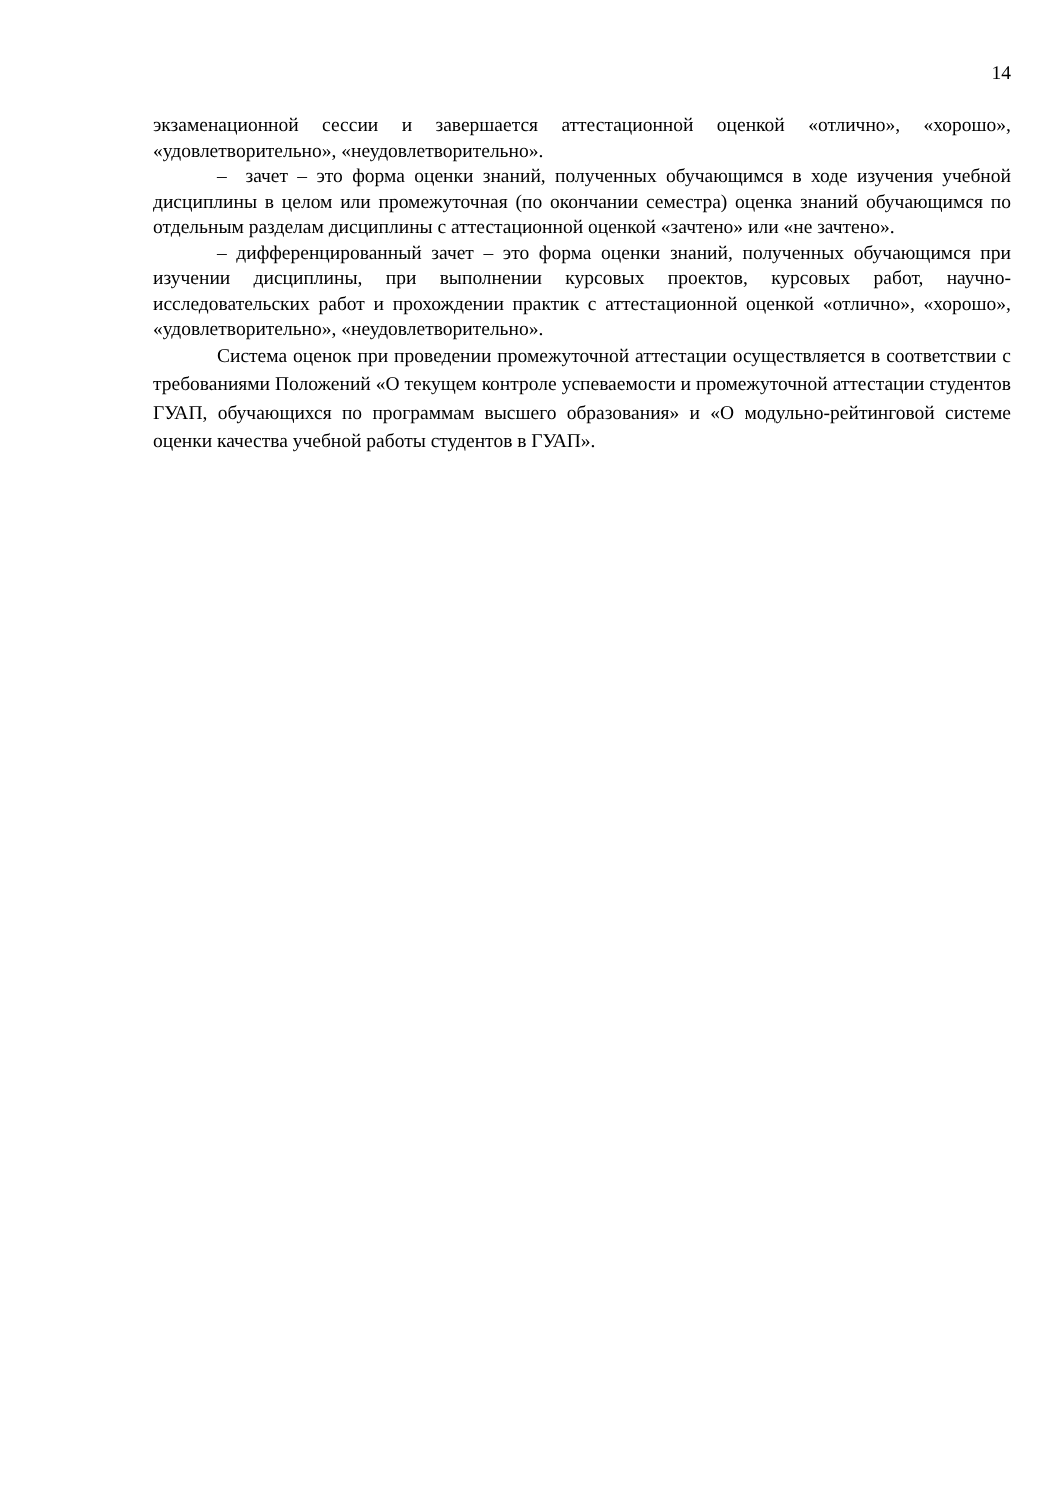14
экзаменационной сессии и завершается аттестационной оценкой «отлично», «хорошо», «удовлетворительно», «неудовлетворительно».
– зачет – это форма оценки знаний, полученных обучающимся в ходе изучения учебной дисциплины в целом или промежуточная (по окончании семестра) оценка знаний обучающимся по отдельным разделам дисциплины с аттестационной оценкой «зачтено» или «не зачтено».
– дифференцированный зачет – это форма оценки знаний, полученных обучающимся при изучении дисциплины, при выполнении курсовых проектов, курсовых работ, научно-исследовательских работ и прохождении практик с аттестационной оценкой «отлично», «хорошо», «удовлетворительно», «неудовлетворительно».
Система оценок при проведении промежуточной аттестации осуществляется в соответствии с требованиями Положений «О текущем контроле успеваемости и промежуточной аттестации студентов ГУАП, обучающихся по программам высшего образования» и «О модульно-рейтинговой системе оценки качества учебной работы студентов в ГУАП».